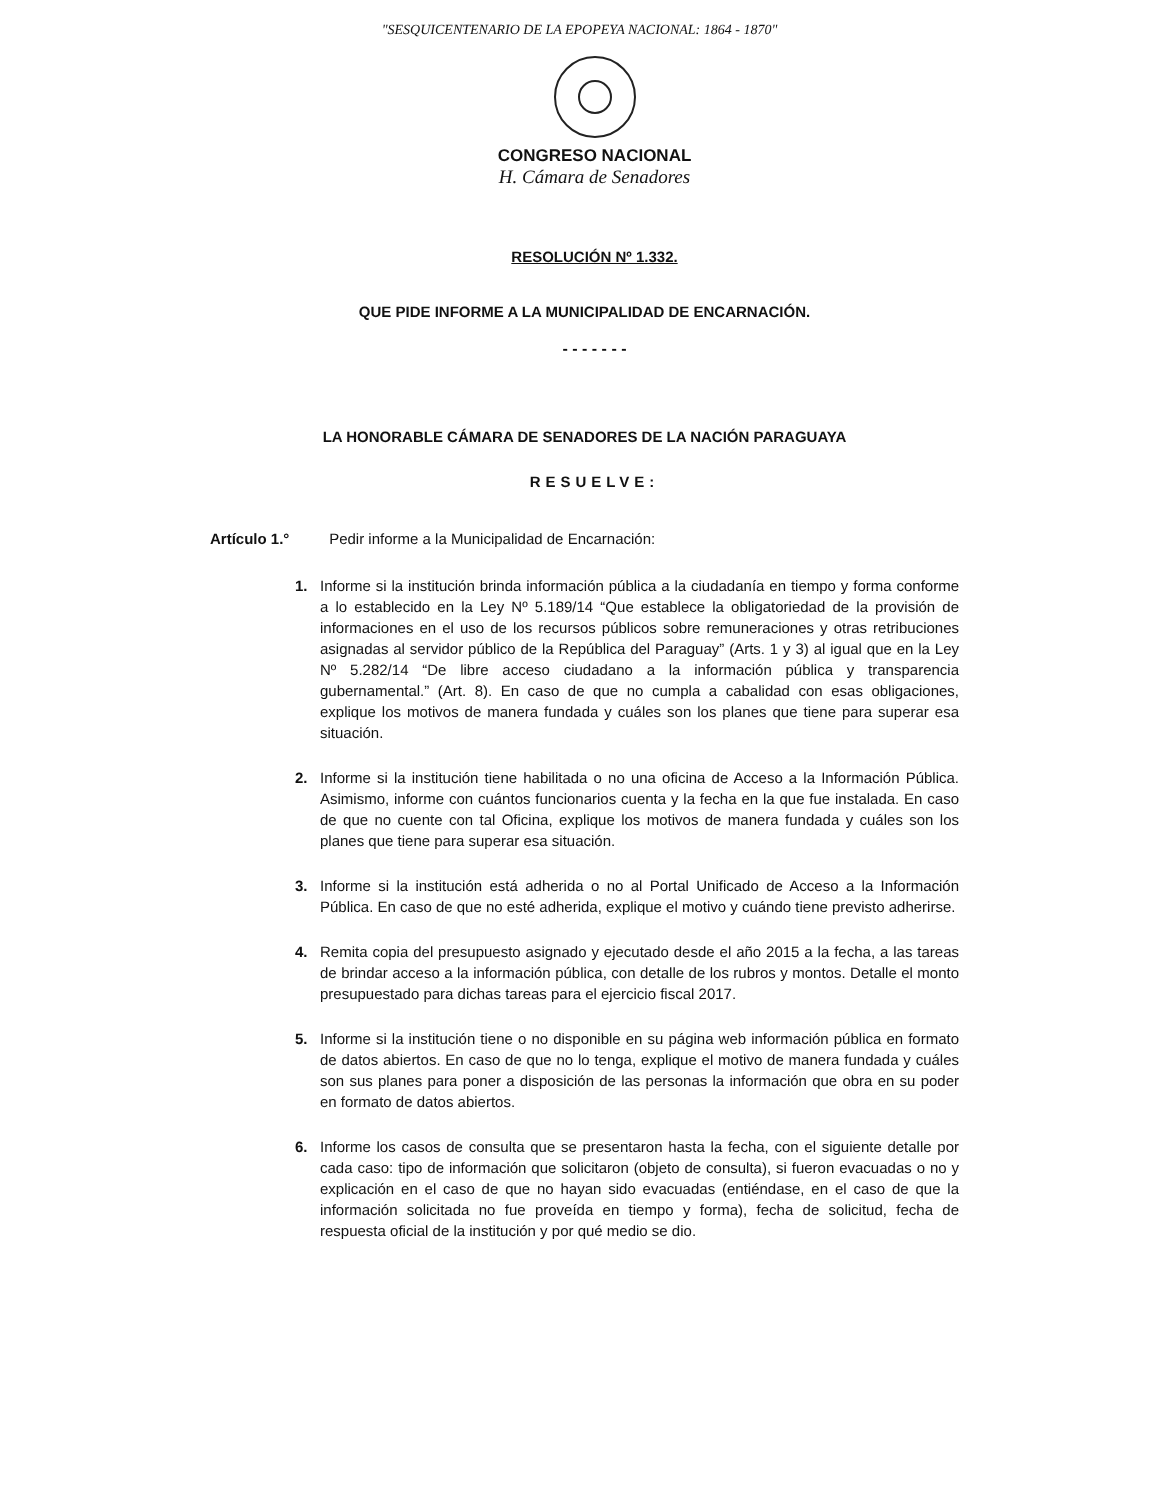"SESQUICENTENARIO DE LA EPOPEYA NACIONAL: 1864 - 1870"
CONGRESO NACIONAL
H. Cámara de Senadores
RESOLUCIÓN Nº 1.332.
QUE PIDE INFORME A LA MUNICIPALIDAD DE ENCARNACIÓN.
- - - - - - -
LA HONORABLE CÁMARA DE SENADORES DE LA NACIÓN PARAGUAYA
RESUELVE:
Artículo 1.° Pedir informe a la Municipalidad de Encarnación:
1. Informe si la institución brinda información pública a la ciudadanía en tiempo y forma conforme a lo establecido en la Ley Nº 5.189/14 “Que establece la obligatoriedad de la provisión de informaciones en el uso de los recursos públicos sobre remuneraciones y otras retribuciones asignadas al servidor público de la República del Paraguay” (Arts. 1 y 3) al igual que en la Ley Nº 5.282/14 “De libre acceso ciudadano a la información pública y transparencia gubernamental.” (Art. 8). En caso de que no cumpla a cabalidad con esas obligaciones, explique los motivos de manera fundada y cuáles son los planes que tiene para superar esa situación.
2. Informe si la institución tiene habilitada o no una oficina de Acceso a la Información Pública. Asimismo, informe con cuántos funcionarios cuenta y la fecha en la que fue instalada. En caso de que no cuente con tal Oficina, explique los motivos de manera fundada y cuáles son los planes que tiene para superar esa situación.
3. Informe si la institución está adherida o no al Portal Unificado de Acceso a la Información Pública. En caso de que no esté adherida, explique el motivo y cuándo tiene previsto adherirse.
4. Remita copia del presupuesto asignado y ejecutado desde el año 2015 a la fecha, a las tareas de brindar acceso a la información pública, con detalle de los rubros y montos. Detalle el monto presupuestado para dichas tareas para el ejercicio fiscal 2017.
5. Informe si la institución tiene o no disponible en su página web información pública en formato de datos abiertos. En caso de que no lo tenga, explique el motivo de manera fundada y cuáles son sus planes para poner a disposición de las personas la información que obra en su poder en formato de datos abiertos.
6. Informe los casos de consulta que se presentaron hasta la fecha, con el siguiente detalle por cada caso: tipo de información que solicitaron (objeto de consulta), si fueron evacuadas o no y explicación en el caso de que no hayan sido evacuadas (entiéndase, en el caso de que la información solicitada no fue proveída en tiempo y forma), fecha de solicitud, fecha de respuesta oficial de la institución y por qué medio se dio.